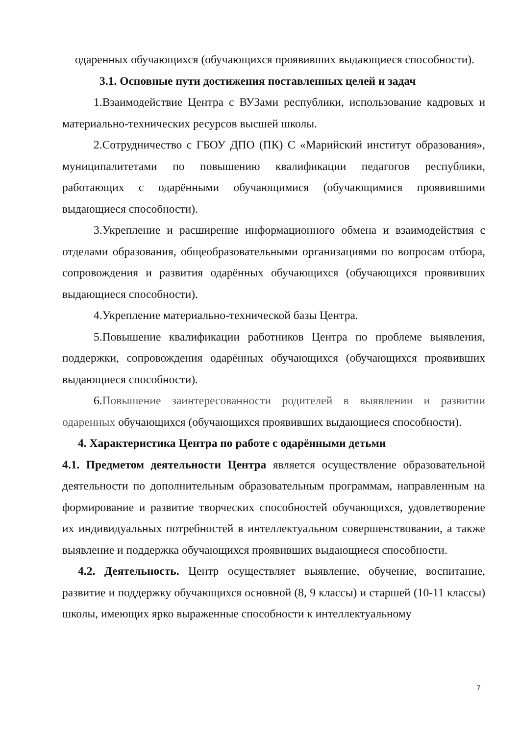одаренных обучающихся (обучающихся проявивших выдающиеся способности).
3.1. Основные пути достижения поставленных целей и задач
1.Взаимодействие Центра с ВУЗами республики, использование кадровых и материально-технических ресурсов высшей школы.
2.Сотрудничество с ГБОУ ДПО (ПК) С «Марийский институт образования», муниципалитетами по повышению квалификации педагогов республики, работающих с одарёнными обучающимися (обучающимися проявившими выдающиеся способности).
3.Укрепление и расширение информационного обмена и взаимодействия с отделами образования, общеобразовательными организациями по вопросам отбора, сопровождения и развития одарённых обучающихся (обучающихся проявивших выдающиеся способности).
4.Укрепление материально-технической базы Центра.
5.Повышение квалификации работников Центра по проблеме выявления, поддержки, сопровождения одарённых обучающихся (обучающихся проявивших выдающиеся способности).
6.Повышение заинтересованности родителей в выявлении и развитии одаренных обучающихся (обучающихся проявивших выдающиеся способности).
4. Характеристика Центра по работе с одарёнными детьми
4.1. Предметом деятельности Центра является осуществление образовательной деятельности по дополнительным образовательным программам, направленным на формирование и развитие творческих способностей обучающихся, удовлетворение их индивидуальных потребностей в интеллектуальном совершенствовании, а также выявление и поддержка обучающихся проявивших выдающиеся способности.
4.2. Деятельность. Центр осуществляет выявление, обучение, воспитание, развитие и поддержку обучающихся основной (8, 9 классы) и старшей (10-11 классы) школы, имеющих ярко выраженные способности к интеллектуальному
7